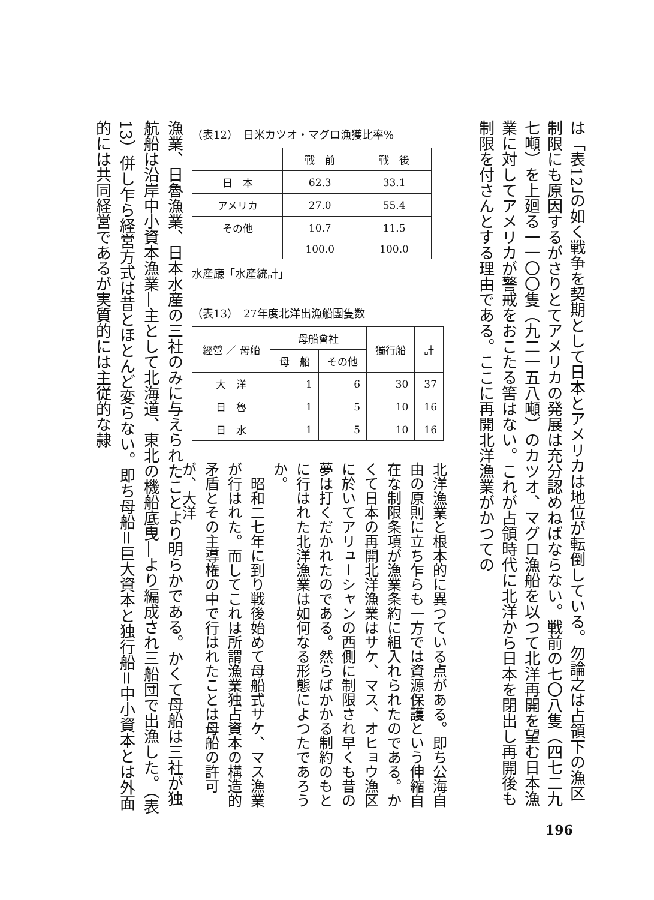は「表12」の如く戦争を契期として日本とアメリカは地位が転倒している。勿論之は占領下の漁区制限にも原因するがさりとてアメリカの発展は充分認めねばならない。戦前の七〇八隻（四七二九七噸）を上廻る一一〇〇隻（九二一五八噸）のカツオ、マグロ漁船を以つて北洋再開を望む日本漁業に対してアメリカが警戒をおこたる筈はない。これが占領時代に北洋から日本を閉出し再開後も制限を付さんとする理由である。ここに再開北洋漁業がかつての
（表12）　日米カツオ・マグロ漁獲比率%
| | 戰 前 | 戰 後 |
| --- | --- | --- |
| 日 本 | 62.3 | 33.1 |
| アメリカ | 27.0 | 55.4 |
| その他 | 10.7 | 11.5 |
| | 100.0 | 100.0 |
水産廰「水産統計」
（表13）　27年度北洋出漁船團隻数
| 經營 ／ 母船 | 母船會社 | | 獨行船 | 計 |
| --- | --- | --- | --- | --- |
| | 母 船 | その他 | | |
| 大 洋 | 1 | 6 | 30 | 37 |
| 日 魯 | 1 | 5 | 10 | 16 |
| 日 水 | 1 | 5 | 10 | 16 |
北洋漁業と根本的に異つている点がある。即ち公海自由の原則に立ち乍らも一方では資源保護という伸縮自在な制限条項が漁業条約に組入れられたのである。かくて日本の再開北洋漁業はサケ、マス、オヒョウ漁区に於いてアリューシャンの西側に制限され早くも昔の夢は打くだかれたのである。然らばかかる制約のもとに行はれた北洋漁業は如何なる形態によつたであろうか。
　昭和二七年に到り戦後始めて母船式サケ、マス漁業が行はれた。而してこれは所謂漁業独占資本の構造的矛盾とその主導権の中で行はれたことは母船の許可が、大洋
漁業、日魯漁業、日本水産の三社のみに与えられたことより明らかである。かくて母船は三社が独航船は沿岸中小資本漁業―主として北海道、東北の機船底曳―より編成され三船団で出漁した。（表13）併し乍ら経営方式は昔とほとんど変らない。即ち母船＝巨大資本と独行船＝中小資本とは外面的には共同経営であるが実質的には主従的な隷
196